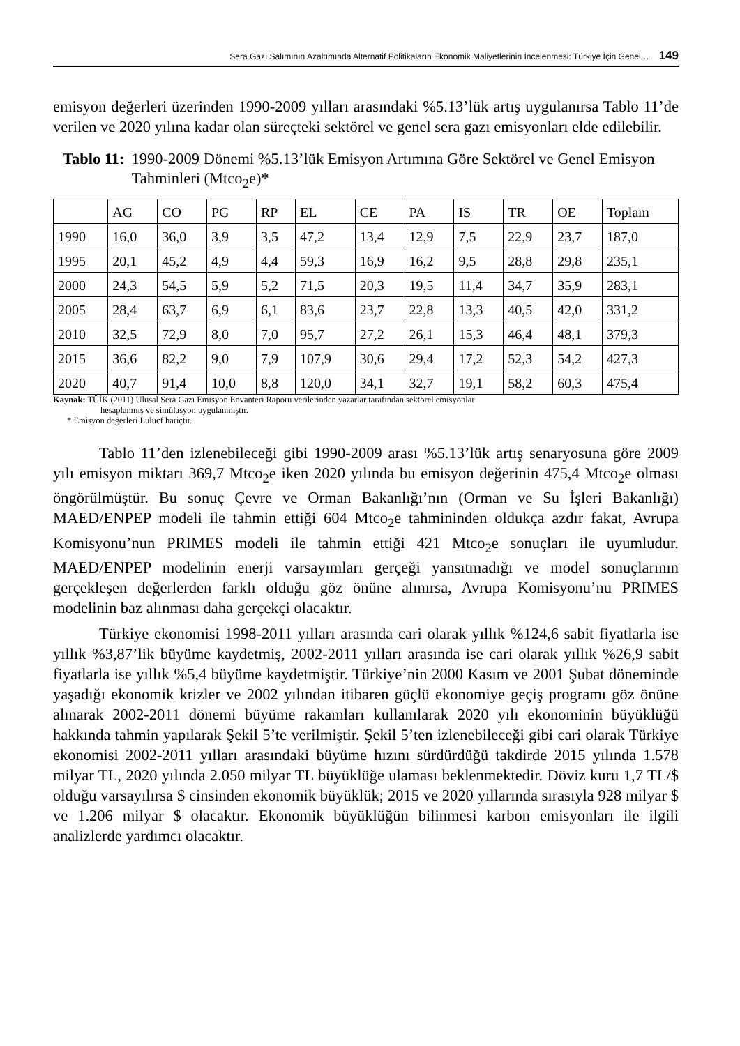Sera Gazı Salımının Azaltımında Alternatif Politikaların Ekonomik Maliyetlerinin İncelenmesi: Türkiye İçin Genel… 149
emisyon değerleri üzerinden 1990-2009 yılları arasındaki %5.13’lük artış uygulanırsa Tablo 11’de verilen ve 2020 yılına kadar olan süreçteki sektörel ve genel sera gazı emisyonları elde edilebilir.
Tablo 11: 1990-2009 Dönemi %5.13’lük Emisyon Artımına Göre Sektörel ve Genel Emisyon Tahminleri (Mtco<sub>2</sub>e)*
| | AG | CO | PG | RP | EL | CE | PA | IS | TR | OE | Toplam |
| --- | --- | --- | --- | --- | --- | --- | --- | --- | --- | --- | --- |
| 1990 | 16,0 | 36,0 | 3,9 | 3,5 | 47,2 | 13,4 | 12,9 | 7,5 | 22,9 | 23,7 | 187,0 |
| 1995 | 20,1 | 45,2 | 4,9 | 4,4 | 59,3 | 16,9 | 16,2 | 9,5 | 28,8 | 29,8 | 235,1 |
| 2000 | 24,3 | 54,5 | 5,9 | 5,2 | 71,5 | 20,3 | 19,5 | 11,4 | 34,7 | 35,9 | 283,1 |
| 2005 | 28,4 | 63,7 | 6,9 | 6,1 | 83,6 | 23,7 | 22,8 | 13,3 | 40,5 | 42,0 | 331,2 |
| 2010 | 32,5 | 72,9 | 8,0 | 7,0 | 95,7 | 27,2 | 26,1 | 15,3 | 46,4 | 48,1 | 379,3 |
| 2015 | 36,6 | 82,2 | 9,0 | 7,9 | 107,9 | 30,6 | 29,4 | 17,2 | 52,3 | 54,2 | 427,3 |
| 2020 | 40,7 | 91,4 | 10,0 | 8,8 | 120,0 | 34,1 | 32,7 | 19,1 | 58,2 | 60,3 | 475,4 |
Kaynak: TÜİK (2011) Ulusal Sera Gazı Emisyon Envanteri Raporu verilerinden yazarlar tarafından sektörel emisyonlar
hesaplanmış ve simülasyon uygulanmıştır.
* Emisyon değerleri Lulucf hariçtir.
Tablo 11’den izlenebileceği gibi 1990-2009 arası %5.13’lük artış senaryosuna göre 2009 yılı emisyon miktarı 369,7 Mtco<sub>2</sub>e iken 2020 yılında bu emisyon değerinin 475,4 Mtco<sub>2</sub>e olması öngörülmüştür. Bu sonuç Çevre ve Orman Bakanlığı’nın (Orman ve Su İşleri Bakanlığı) MAED/ENPEP modeli ile tahmin ettiği 604 Mtco<sub>2</sub>e tahmininden oldukça azdır fakat, Avrupa Komisyonu’nun PRIMES modeli ile tahmin ettiği 421 Mtco<sub>2</sub>e sonuçları ile uyumludur. MAED/ENPEP modelinin enerji varsayımları gerçeği yansıtmadığı ve model sonuçlarının gerçekleşen değerlerden farklı olduğu göz önüne alınırsa, Avrupa Komisyonu’nu PRIMES modelinin baz alınması daha gerçekçi olacaktır.
Türkiye ekonomisi 1998-2011 yılları arasında cari olarak yıllık %124,6 sabit fiyatlarla ise yıllık %3,87’lik büyüme kaydetmiş, 2002-2011 yılları arasında ise cari olarak yıllık %26,9 sabit fiyatlarla ise yıllık %5,4 büyüme kaydetmiştir. Türkiye’nin 2000 Kasım ve 2001 Şubat döneminde yaşadığı ekonomik krizler ve 2002 yılından itibaren güçlü ekonomiye geçiş programı göz önüne alınarak 2002-2011 dönemi büyüme rakamları kullanılarak 2020 yılı ekonominin büyüklüğü hakkında tahmin yapılarak Şekil 5’te verilmiştir. Şekil 5’ten izlenebileceği gibi cari olarak Türkiye ekonomisi 2002-2011 yılları arasındaki büyüme hızını sürdürdüğü takdirde 2015 yılında 1.578 milyar TL, 2020 yılında 2.050 milyar TL büyüklüğe ulaması beklenmektedir. Döviz kuru 1,7 TL/$ olduğu varsayılırsa $ cinsinden ekonomik büyüklük; 2015 ve 2020 yıllarında sırasıyla 928 milyar $ ve 1.206 milyar $ olacaktır. Ekonomik büyüklüğün bilinmesi karbon emisyonları ile ilgili analizlerde yardımcı olacaktır.